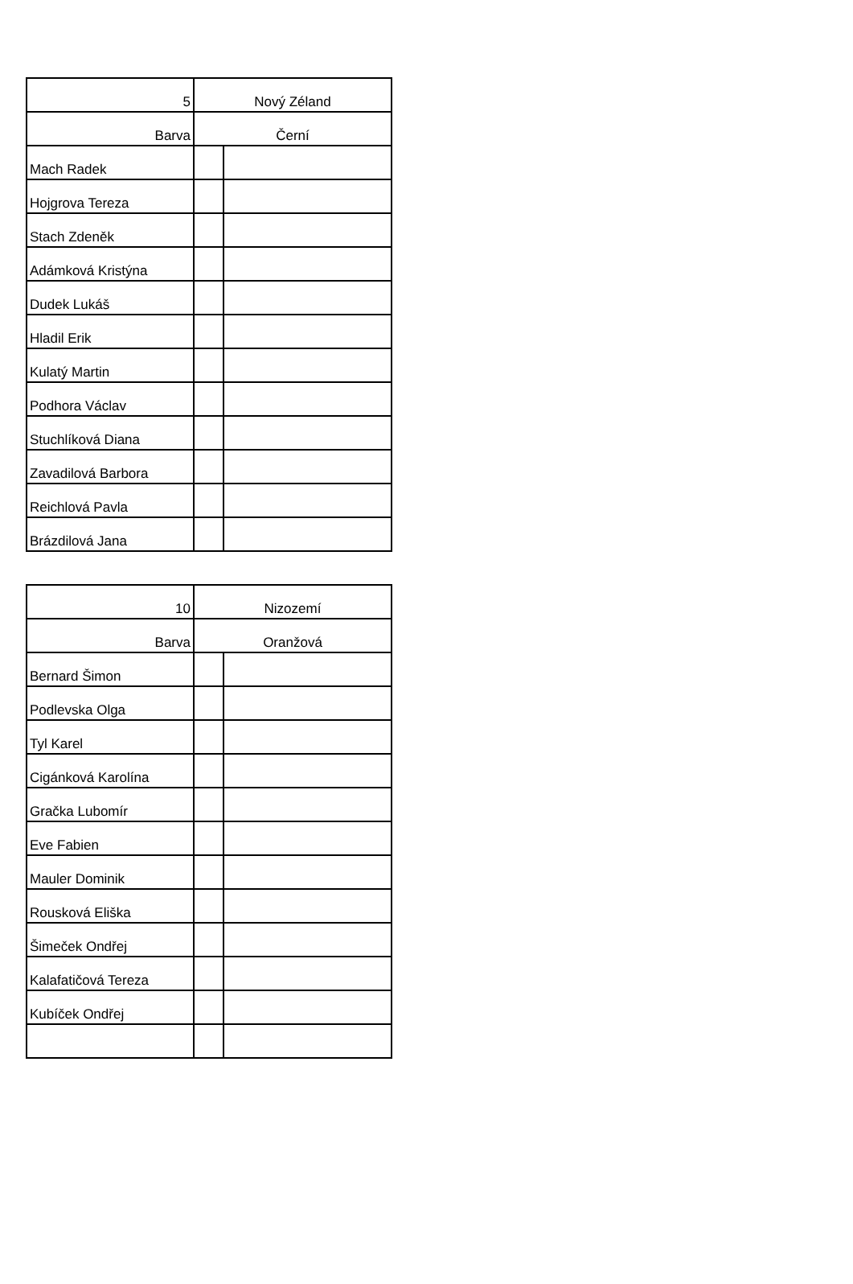| 5 | Nový Zéland | |
| --- | --- | --- |
| Barva | Černí | |
| Mach Radek | | |
| Hojgrova Tereza | | |
| Stach Zdeněk | | |
| Adámková Kristýna | | |
| Dudek Lukáš | | |
| Hladil Erik | | |
| Kulatý Martin | | |
| Podhora Václav | | |
| Stuchlíková Diana | | |
| Zavadilová Barbora | | |
| Reichlová Pavla | | |
| Brázdilová Jana | | |
| 10 | Nizozemí | |
| --- | --- | --- |
| Barva | Oranžová | |
| Bernard Šimon | | |
| Podlevska Olga | | |
| Tyl Karel | | |
| Cigánková Karolína | | |
| Gračka Lubomír | | |
| Eve Fabien | | |
| Mauler Dominik | | |
| Rousková Eliška | | |
| Šimeček Ondřej | | |
| Kalafatičová Tereza | | |
| Kubíček Ondřej | | |